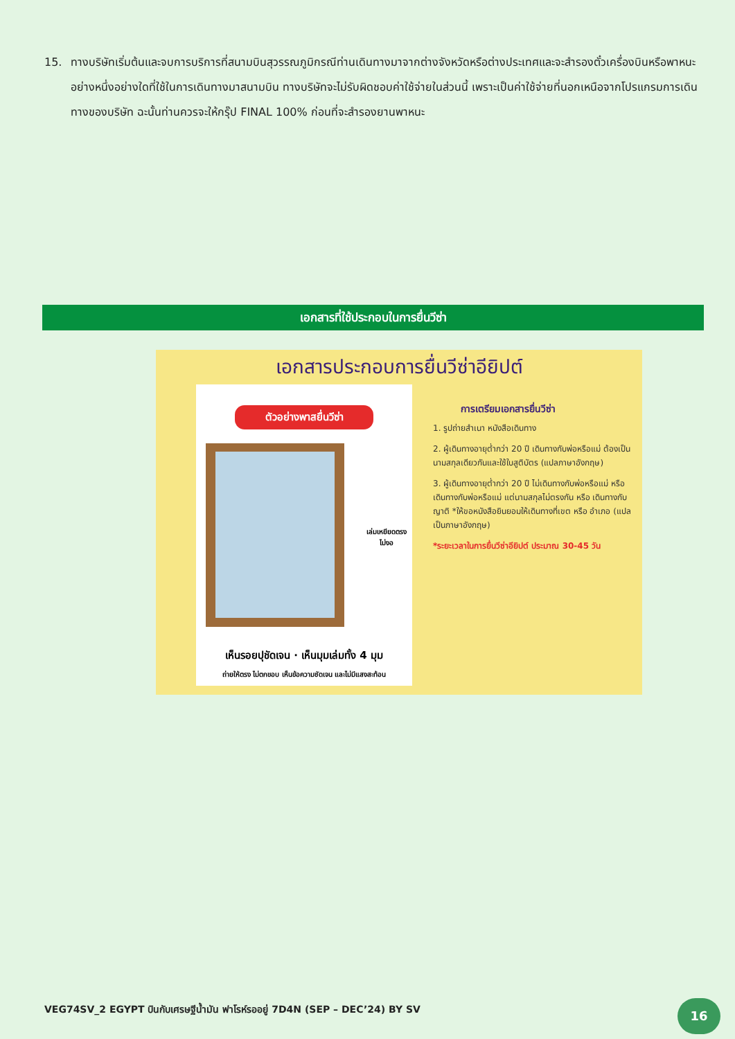15. ทางบริษัทเริ่มต้นและจบการบริการที่สนามบินสุวรรณภูมิกรณีท่านเดินทางมาจากต่างจังหวัดหรือต่างประเทศและจะสำรองตั๋วเครื่องบินหรือพาหนะอย่างหนึ่งอย่างใดที่ใช้ในการเดินทางมาสนามบิน ทางบริษัทจะไม่รับผิดชอบค่าใช้จ่ายในส่วนนี้ เพราะเป็นค่าใช้จ่ายที่นอกเหนือจากโปรแกรมการเดินทางของบริษัท ฉะนั้นท่านควรจะให้กรุ๊ป FINAL 100% ก่อนที่จะสำรองยานพาหนะ
เอกสารที่ใช้ประกอบในการยื่นวีซ่า
เอกสารประกอบการยื่นวีซ่าอียิปต์
ตัวอย่างพาสยื่นวีซ่า
เล่มเหยียดตรง ไม่งอ
เห็นรอยปุชัดเจน · เห็นมุมเล่มทั้ง 4 มุม
ถ่ายให้ตรง ไม่ตกขอบ เห็นข้อความชัดเจน และไม่มีแสงสะท้อน
การเตรียมเอกสารยื่นวีซ่า
1. รูปถ่ายสำเนา หนังสือเดินทาง
2. ผู้เดินทางอายุต่ำกว่า 20 ปี เดินทางกับพ่อหรือแม่ ต้องเป็นนามสกุลเดียวกันและใช้ใบสูติบัตร (แปลภาษาอังกฤษ)
3. ผู้เดินทางอายุต่ำกว่า 20 ปี ไม่เดินทางกับพ่อหรือแม่ หรือเดินทางกับพ่อหรือแม่ แต่นามสกุลไม่ตรงกัน หรือ เดินทางกับญาติ *ให้ขอหนังสือยินยอมให้เดินทางที่เขต หรือ อำเภอ (แปลเป็นภาษาอังกฤษ)
*ระยะเวลาในการยื่นวีซ่าอียิปต์ ประมาณ 30-45 วัน
VEG74SV_2 EGYPT บินกับเศรษฐีน้ำมัน ฟาโรห์รออยู่ 7D4N (SEP – DEC’24) BY SV
16